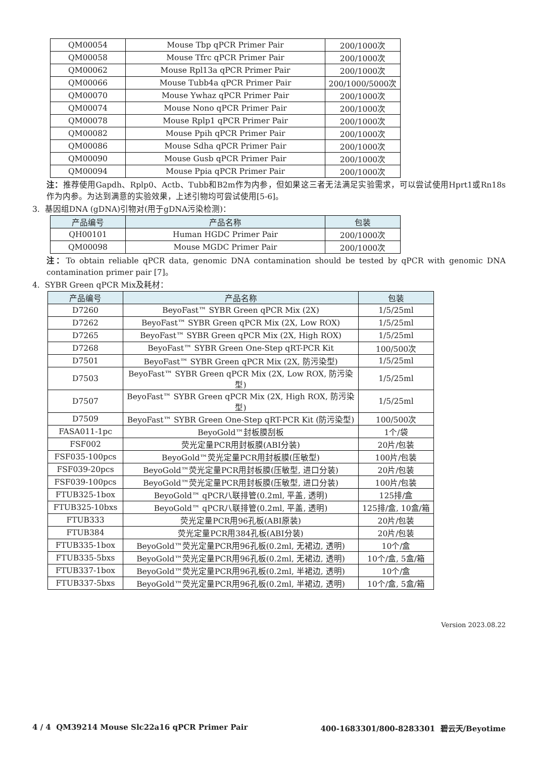| QM00054 | Mouse Tbp qPCR Primer Pair | 200/1000次 |
| QM00058 | Mouse Tfrc qPCR Primer Pair | 200/1000次 |
| QM00062 | Mouse Rpl13a qPCR Primer Pair | 200/1000次 |
| QM00066 | Mouse Tubb4a qPCR Primer Pair | 200/1000/5000次 |
| QM00070 | Mouse Ywhaz qPCR Primer Pair | 200/1000次 |
| QM00074 | Mouse Nono qPCR Primer Pair | 200/1000次 |
| QM00078 | Mouse Rplp1 qPCR Primer Pair | 200/1000次 |
| QM00082 | Mouse Ppih qPCR Primer Pair | 200/1000次 |
| QM00086 | Mouse Sdha qPCR Primer Pair | 200/1000次 |
| QM00090 | Mouse Gusb qPCR Primer Pair | 200/1000次 |
| QM00094 | Mouse Ppia qPCR Primer Pair | 200/1000次 |
注：推荐使用Gapdh、Rplp0、Actb、Tubb和B2m作为内参，但如果这三者无法满足实验需求，可以尝试使用Hprt1或Rn18s作为内参。为达到满意的实验效果，上述引物均可尝试使用[5-6]。
3. 基因组DNA (gDNA)引物对(用于gDNA污染检测)：
| 产品编号 | 产品名称 | 包装 |
| --- | --- | --- |
| QH00101 | Human HGDC Primer Pair | 200/1000次 |
| QM00098 | Mouse MGDC Primer Pair | 200/1000次 |
注：To obtain reliable qPCR data, genomic DNA contamination should be tested by qPCR with genomic DNA contamination primer pair [7]。
4. SYBR Green qPCR Mix及耗材：
| 产品编号 | 产品名称 | 包装 |
| --- | --- | --- |
| D7260 | BeyoFast™ SYBR Green qPCR Mix (2X) | 1/5/25ml |
| D7262 | BeyoFast™ SYBR Green qPCR Mix (2X, Low ROX) | 1/5/25ml |
| D7265 | BeyoFast™ SYBR Green qPCR Mix (2X, High ROX) | 1/5/25ml |
| D7268 | BeyoFast™ SYBR Green One-Step qRT-PCR Kit | 100/500次 |
| D7501 | BeyoFast™ SYBR Green qPCR Mix (2X, 防污染型) | 1/5/25ml |
| D7503 | BeyoFast™ SYBR Green qPCR Mix (2X, Low ROX, 防污染型) | 1/5/25ml |
| D7507 | BeyoFast™ SYBR Green qPCR Mix (2X, High ROX, 防污染型) | 1/5/25ml |
| D7509 | BeyoFast™ SYBR Green One-Step qRT-PCR Kit (防污染型) | 100/500次 |
| FASA011-1pc | BeyoGold™封板膜刮板 | 1个/袋 |
| FSF002 | 荧光定量PCR用封板膜(ABI分装) | 20片/包装 |
| FSF035-100pcs | BeyoGold™荧光定量PCR用封板膜(压敏型) | 100片/包装 |
| FSF039-20pcs | BeyoGold™荧光定量PCR用封板膜(压敏型, 进口分装) | 20片/包装 |
| FSF039-100pcs | BeyoGold™荧光定量PCR用封板膜(压敏型, 进口分装) | 100片/包装 |
| FTUB325-1box | BeyoGold™ qPCR八联排管(0.2ml, 平盖, 透明) | 125排/盒 |
| FTUB325-10bxs | BeyoGold™ qPCR八联排管(0.2ml, 平盖, 透明) | 125排/盒, 10盒/箱 |
| FTUB333 | 荧光定量PCR用96孔板(ABI原装) | 20片/包装 |
| FTUB384 | 荧光定量PCR用384孔板(ABI分装) | 20片/包装 |
| FTUB335-1box | BeyoGold™荧光定量PCR用96孔板(0.2ml, 无裙边, 透明) | 10个/盒 |
| FTUB335-5bxs | BeyoGold™荧光定量PCR用96孔板(0.2ml, 无裙边, 透明) | 10个/盒, 5盒/箱 |
| FTUB337-1box | BeyoGold™荧光定量PCR用96孔板(0.2ml, 半裙边, 透明) | 10个/盒 |
| FTUB337-5bxs | BeyoGold™荧光定量PCR用96孔板(0.2ml, 半裙边, 透明) | 10个/盒, 5盒/箱 |
Version 2023.08.22
4 / 4 QM39214 Mouse Slc22a16 qPCR Primer Pair 400-1683301/800-8283301 碧云天/Beyotime